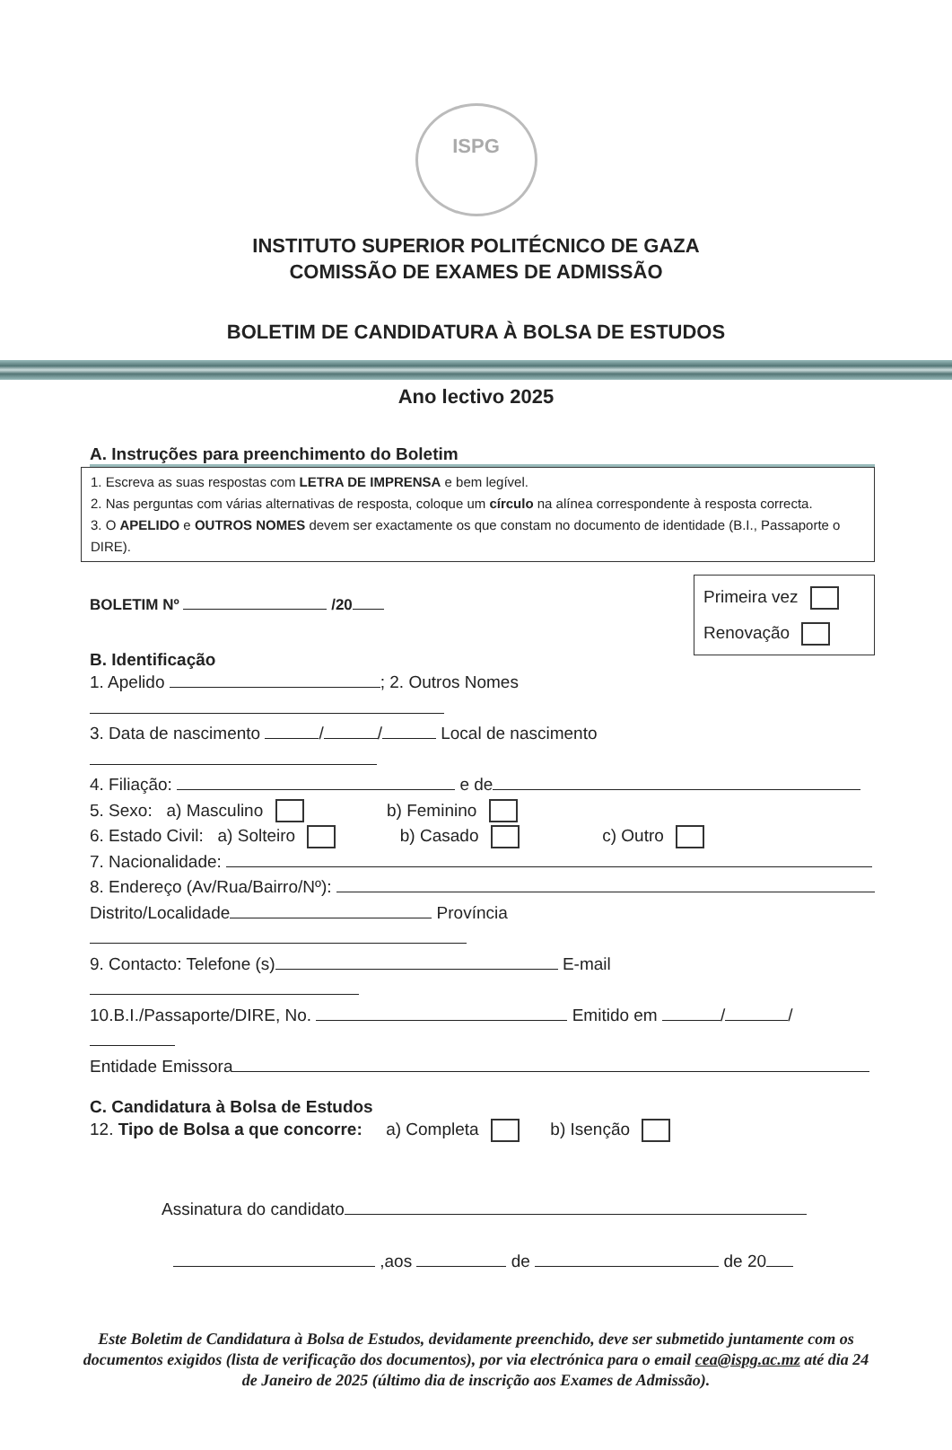ISPG
INSTITUTO SUPERIOR POLITÉCNICO DE GAZA
COMISSÃO DE EXAMES DE ADMISSÃO
BOLETIM DE CANDIDATURA À BOLSA DE ESTUDOS
Ano lectivo 2025
A. Instruções para preenchimento do Boletim
1. Escreva as suas respostas com LETRA DE IMPRENSA e bem legível.
2. Nas perguntas com várias alternativas de resposta, coloque um círculo na alínea correspondente à resposta correcta.
3. O APELIDO e OUTROS NOMES devem ser exactamente os que constam no documento de identidade (B.I., Passaporte o DIRE).
Primeira vez
Renovação
BOLETIM Nº /20
B. Identificação
1. Apelido ; 2. Outros Nomes
3. Data de nascimento / / Local de nascimento
4. Filiação: e de
5. Sexo: a) Masculino b) Feminino
6. Estado Civil: a) Solteiro b) Casado c) Outro
7. Nacionalidade:
8. Endereço (Av/Rua/Bairro/Nº):
Distrito/Localidade Província
9. Contacto: Telefone (s) E-mail
10.B.I./Passaporte/DIRE, No. Emitido em / /
Entidade Emissora
C. Candidatura à Bolsa de Estudos
12. Tipo de Bolsa a que concorre: a) Completa b) Isenção
Assinatura do candidato
,aos de de 20
Este Boletim de Candidatura à Bolsa de Estudos, devidamente preenchido, deve ser submetido juntamente com os documentos exigidos (lista de verificação dos documentos), por via electrónica para o email cea@ispg.ac.mz até dia 24 de Janeiro de 2025 (último dia de inscrição aos Exames de Admissão).